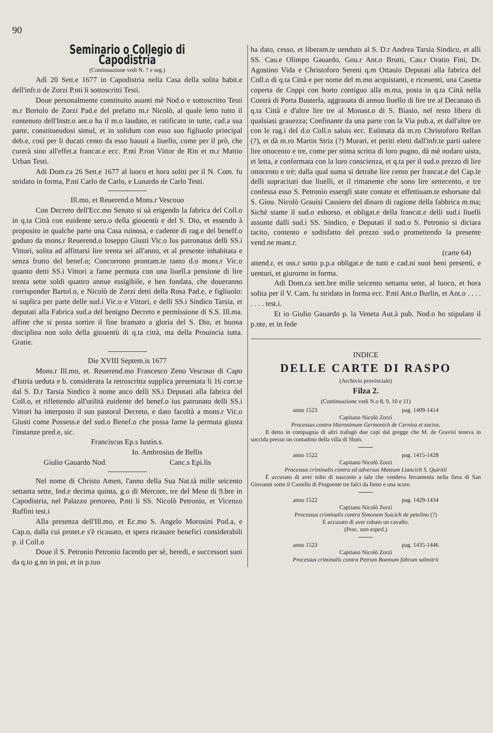90
Seminario o Collegio di Capodistria
(Continuazione vedi N. 7 e seg.)
Adì 20 Sett.e 1677 in Capodistria nella Casa della solita habit.e dell'infr.o de Zorzi P.nti li sottoscritti Testi.
Doue personalmente constituito auanti mè Nod.o e sottoscritto Testi m.r Bortolo de Zorzi Pad.e del prefatto m.r Nicolò, al quale letto tutto il contenuto dell'Instr.o ant.o ha il m.o laudato, et ratificato in tutte, cad.a sua parte, constitueudosi simul, et in solidum con esso suo figliuolo principal deb.e, così per li ducati cento da esso hauuti a liuello, come per il prò, che curerà sino all'effet.a francat.e ecc. P.nti P.ron Vittor de Rin et m.r Mattio Urban Testi.
Adi Dom.ca 26 Sett.e 1677 al luoco et hora soliti per il N. Com. fu stridato in forma, P.nti Carlo de Carlo, e Lunardo de Carlo Testi.
Ill.mo, et Reuerend.o Mons.r Vescouo
Con Decreto dell'Ecc.mo Senato si uà erigendo la fabrica del Coll.o in q.ta Città con euidente seru.o della giouentù e del S. Dio, et essendo à proposito in qualche parte una Casa ruinosa, e cadente di rag.e del beneff.o goduto da mons.r Reuerend.o Ioseppo Giusti Vic.o Ius patronatus delli SS.i Vittori, solita ad affittarsi lire trenta sei all'anno, et al presente inhabitata e senza frutto del benef.o; Concorrono prontam.te tanto d.o mons.r Vic.o quanto detti SS.i Vittori a farne permuta con una liuell.a pensione di lire trenta sette soldi quattro annue essigibile, e ben fondata, che doueranno corrisponder Bartol.o, e Nicolò de Zorzi detti della Rosa Pad.e, e figliuolo: si suplica per parte delle sud.i Vic.o e Vittori, e delli SS.i Sindico Tarsia, et deputati alla Fabrica sud.a del benigno Decreto e permissione di S.S. Ill.ma. affine che si possa sortire il fine bramato a gloria del S. Dio, et buona disciplina non solo della giouentù di q.ta città, ma della Prouincia tutta. Gratie.
Die XVIII Septem.is 1677
Mons.r Ill.mo, et. Reuerend.mo Francesco Zeno Vescouo di Capo d'Istria ueduta e b. considerata la retroscritta supplica presentata li 16 corr.te dal S. D.r Tarsia Sindico à nome anco delli SS.i Deputati alla fabrica del Coll.o, et riflettendo all'utilità euidente del benef.o ius patronato delli SS.i Vittori ha interposto il suo pastoral Decreto, e dato facoltà a mons.r Vic.o Giusti come Possess.e del sud.o Benef.o che possa farne la permuta giusta l'instanze pred.e, sic.
Franciscus Ep.s Iustin.s.
Io. Ambrosius de Bellis
Giulio Gauardo Nod. Canc.s Epi.lis
Nel nome di Christo Amen, l'anno della Sua Nat.tà mille seicento settanta sette, Ind.e decima quinta, g.o di Mercore, tre del Mese di 9.bre in Capodistria, nel Palazzo pretoreo, P.nti li SS. Nicolò Petronio, et Vicenzo Ruffini test.i
Alla presenza dell'Ill.mo, et Ec.mo S. Angelo Morosini Pod.a, e Cap.o, dalla cui protet.e s'è ricauato, et spera ricauare benefici considerabili p. il Coll.o
Doue il S. Petronio Petronio facendo per sè, heredi, e successori suoi da q.to g.no in poi, et in p.tuo
ha dato, cesso, et liberam.te uenduto al S. D.r Andrea Tarsia Sindico, et alli SS. Cau.e Olimpo Gauardo, Gou.r Ant.o Brutti, Cau.r Oratio Fini, Dr. Agostino Vida e Christoforo Sereni q.m Ottauio Deputati alla fabrica del Coll.o di q.ta Città e per nome del m.mo acquistanti, e riceuenti, una Casetta coperta de Coppi con horto contiguo alla m.ma, posta in q.ta Città nella Contrà di Porta Busterla, aggrauata di annuo liuello di lire tre al Decanato di q.ta Città e d'altre lire tre al Monast.o di S. Biasio, nel resto libera di qualsiasi grauezza; Confinante da una parte con la Via pub.a, et dall'altre tre con le rag.i del d.o Coll.o saluis ecc. Estimata dà m.ro Christoforo Rellan (?), et dà m.ro Martin Striz (?) Murari, et periti eletti dall'infr.te parti ualere lire ottocento e tre, come per stima scritta di loro pugno, dà mè nodaro uista, et letta, e confermata con la loro conscienza, et q.ta per il sud.o prezzo di lire ottocento e trè; dalla qual suma si detrahe lire cento per francat.e del Cap.le delli sopracitati due liuelli, et il rimanente che sono lire settecento, e tre confessa esso S. Petronio essergli state contate et effettiuam.te esborsate dal S. Giou. Nicolò Grauisi Cassiero del dinaro di ragione della fabbrica m.ma; Sichè stante il sud.o esborso, et obligat.e della francat.e delli sud.i liuelli assunte dalli sud.i SS. Sindico, e Deputati il sud.o S. Petronio si diciara tacito, contento e sodisfatto del prezzo sud.o promettendo la presente vend.ne mant.r.
(carte 64)
attend.r, et oss.r sotto p.p.a obligat.e de tutti e cad.ni suoi beni presenti, e uenturi, et giurorno in forma.
Adi Dom.ca sett.bre mille seicento settanta sette, al luoco, et hora solita per il V. Cam. fu stridato in forma ecc. P.nti Ant.o Burlin, et Ant.o . . . . . . . . test.i.
Et io Giulio Gauardo p. la Veneta Aut.à pub. Nod.o ho stipulato il p.nte, et in fede
INDICE
DELLE CARTE DI RASPO
(Archivio provinciale)
Filza 2.
(Continuazione vedi N.o 8, 9, 10 e 11)
anno 1523 pag. 1409-1414
Capitano Nicolò Zorzi
Processus contra Hieronimum Germonich de Cerniza et socios.
Il detto in compagnia di altri trafugò due capi dal gregge che M. de Gravisi teneva in soccida presso un contadino della villa di Slum.
anno 1522 pag. 1415-1428
Capitano Nicolò Zorzi
Processus criminalis contra ed adversus Mateum Liancich S. Quiritii
È accusato di aver tolto di nascosto a tale che vendeva ferramenta nella fiera di San Giovanni sotto il Castello di Pinguente tre falci da fieno e una scure.
anno 1522 pag. 1429-1434
Capitano Nicolò Zorzi
Processus criminalis contra Simonem Suicich de petelino (?)
È accusato di aver rubato un cavallo.
(Proc. non esped.)
anno 1523 pag. 1435-1446
Capitano Nicolò Zorzi
Processus criminalis contra Petrum Boemum fabrum salmitrii